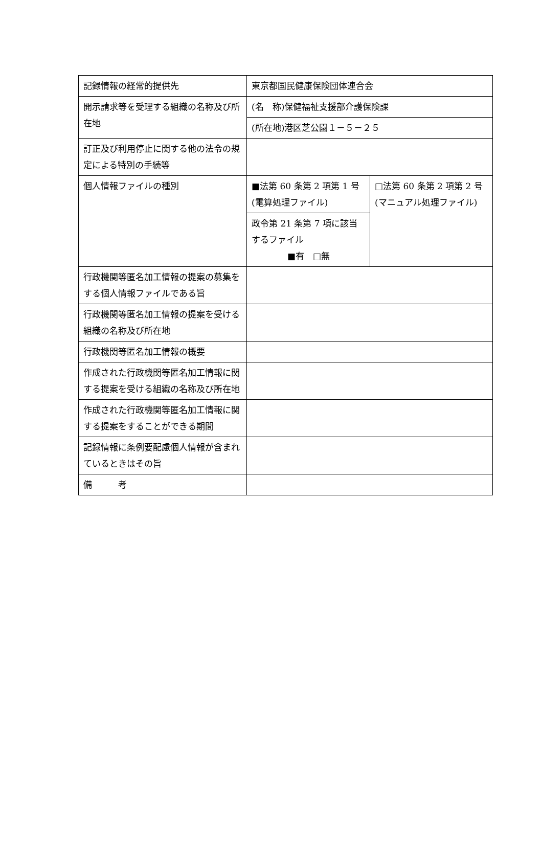| 記録情報の経常的提供先 | 東京都国民健康保険団体連合会 | |
| 開示請求等を受理する組織の名称及び所在地 | (名 称)保健福祉支援部介護保険課 | |
| | (所在地)港区芝公園１－５－２５ | |
| 訂正及び利用停止に関する他の法令の規定による特別の手続等 | | |
| 個人情報ファイルの種別 | ■法第 60 条第 2 項第 1 号(電算処理ファイル) | □法第 60 条第 2 項第 2 号(マニュアル処理ファイル) |
| | 政令第 21 条第 7 項に該当するファイル ■有 □無 | |
| 行政機関等匿名加工情報の提案の募集をする個人情報ファイルである旨 | | |
| 行政機関等匿名加工情報の提案を受ける組織の名称及び所在地 | | |
| 行政機関等匿名加工情報の概要 | | |
| 作成された行政機関等匿名加工情報に関する提案を受ける組織の名称及び所在地 | | |
| 作成された行政機関等匿名加工情報に関する提案をすることができる期間 | | |
| 記録情報に条例要配慮個人情報が含まれているときはその旨 | | |
| 備 考 | | |